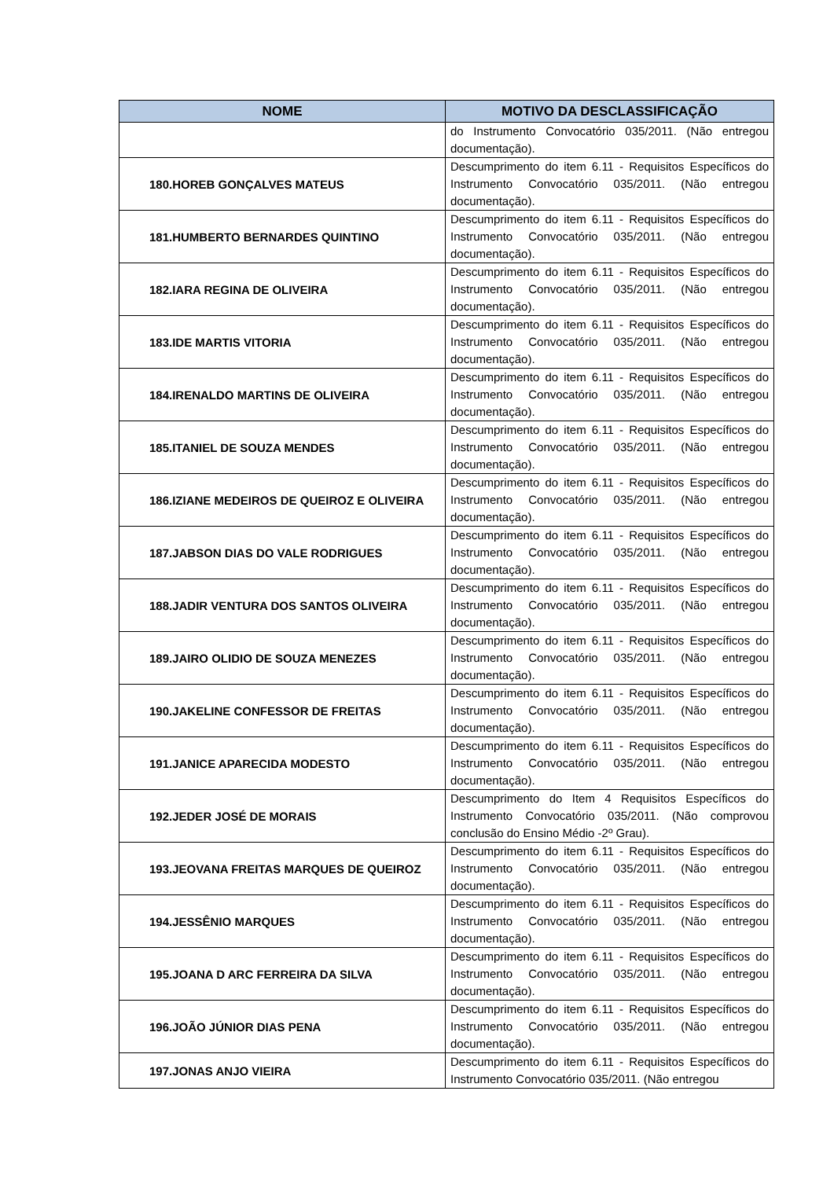| NOME | MOTIVO DA DESCLASSIFICAÇÃO |
| --- | --- |
| | do Instrumento Convocatório 035/2011. (Não entregou documentação). |
| 180.HOREB GONÇALVES MATEUS | Descumprimento do item 6.11 - Requisitos Específicos do Instrumento Convocatório 035/2011. (Não entregou documentação). |
| 181.HUMBERTO BERNARDES QUINTINO | Descumprimento do item 6.11 - Requisitos Específicos do Instrumento Convocatório 035/2011. (Não entregou documentação). |
| 182.IARA REGINA DE OLIVEIRA | Descumprimento do item 6.11 - Requisitos Específicos do Instrumento Convocatório 035/2011. (Não entregou documentação). |
| 183.IDE MARTIS VITORIA | Descumprimento do item 6.11 - Requisitos Específicos do Instrumento Convocatório 035/2011. (Não entregou documentação). |
| 184.IRENALDO MARTINS DE OLIVEIRA | Descumprimento do item 6.11 - Requisitos Específicos do Instrumento Convocatório 035/2011. (Não entregou documentação). |
| 185.ITANIEL DE SOUZA MENDES | Descumprimento do item 6.11 - Requisitos Específicos do Instrumento Convocatório 035/2011. (Não entregou documentação). |
| 186.IZIANE MEDEIROS DE QUEIROZ E OLIVEIRA | Descumprimento do item 6.11 - Requisitos Específicos do Instrumento Convocatório 035/2011. (Não entregou documentação). |
| 187.JABSON DIAS DO VALE RODRIGUES | Descumprimento do item 6.11 - Requisitos Específicos do Instrumento Convocatório 035/2011. (Não entregou documentação). |
| 188.JADIR VENTURA DOS SANTOS OLIVEIRA | Descumprimento do item 6.11 - Requisitos Específicos do Instrumento Convocatório 035/2011. (Não entregou documentação). |
| 189.JAIRO OLIDIO DE SOUZA MENEZES | Descumprimento do item 6.11 - Requisitos Específicos do Instrumento Convocatório 035/2011. (Não entregou documentação). |
| 190.JAKELINE CONFESSOR DE FREITAS | Descumprimento do item 6.11 - Requisitos Específicos do Instrumento Convocatório 035/2011. (Não entregou documentação). |
| 191.JANICE APARECIDA MODESTO | Descumprimento do item 6.11 - Requisitos Específicos do Instrumento Convocatório 035/2011. (Não entregou documentação). |
| 192.JEDER JOSÉ DE MORAIS | Descumprimento do Item 4 Requisitos Específicos do Instrumento Convocatório 035/2011. (Não comprovou conclusão do Ensino Médio -2º Grau). |
| 193.JEOVANA FREITAS MARQUES DE QUEIROZ | Descumprimento do item 6.11 - Requisitos Específicos do Instrumento Convocatório 035/2011. (Não entregou documentação). |
| 194.JESSÊNIO MARQUES | Descumprimento do item 6.11 - Requisitos Específicos do Instrumento Convocatório 035/2011. (Não entregou documentação). |
| 195.JOANA D ARC FERREIRA DA SILVA | Descumprimento do item 6.11 - Requisitos Específicos do Instrumento Convocatório 035/2011. (Não entregou documentação). |
| 196.JOÃO JÚNIOR DIAS PENA | Descumprimento do item 6.11 - Requisitos Específicos do Instrumento Convocatório 035/2011. (Não entregou documentação). |
| 197.JONAS ANJO VIEIRA | Descumprimento do item 6.11 - Requisitos Específicos do Instrumento Convocatório 035/2011. (Não entregou |